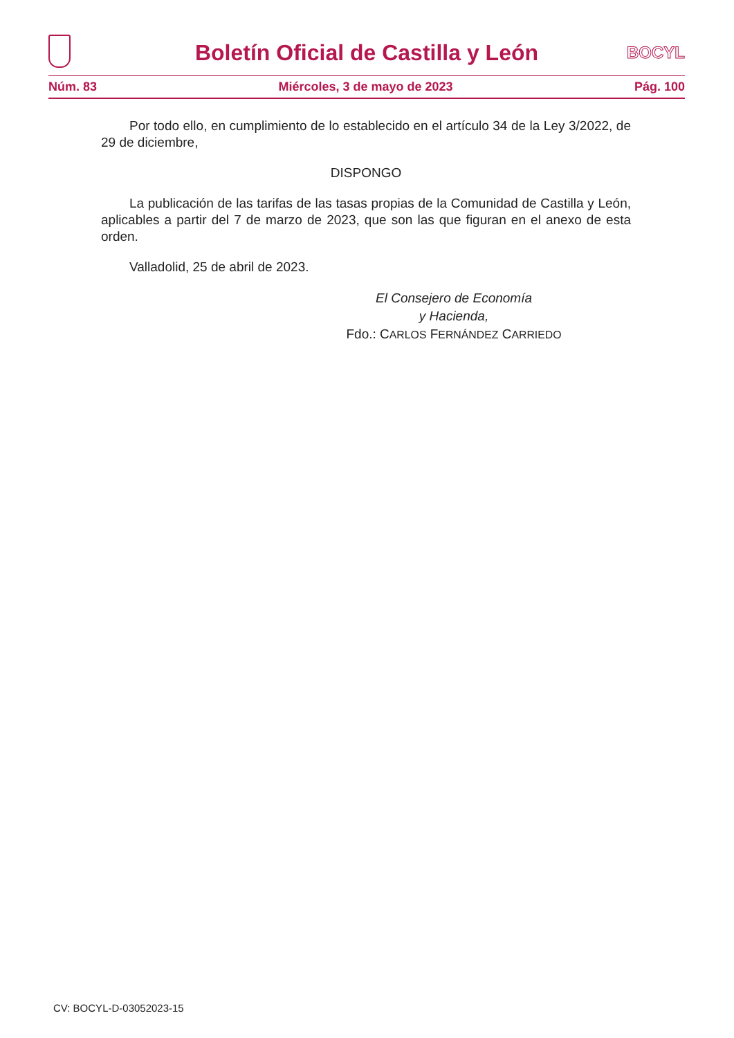Boletín Oficial de Castilla y León
BOCYL
Núm. 83 Miércoles, 3 de mayo de 2023 Pág. 100
Por todo ello, en cumplimiento de lo establecido en el artículo 34 de la Ley 3/2022, de 29 de diciembre,
DISPONGO
La publicación de las tarifas de las tasas propias de la Comunidad de Castilla y León, aplicables a partir del 7 de marzo de 2023, que son las que figuran en el anexo de esta orden.
Valladolid, 25 de abril de 2023.
El Consejero de Economía
y Hacienda,
Fdo.: CARLOS FERNÁNDEZ CARRIEDO
CV: BOCYL-D-03052023-15